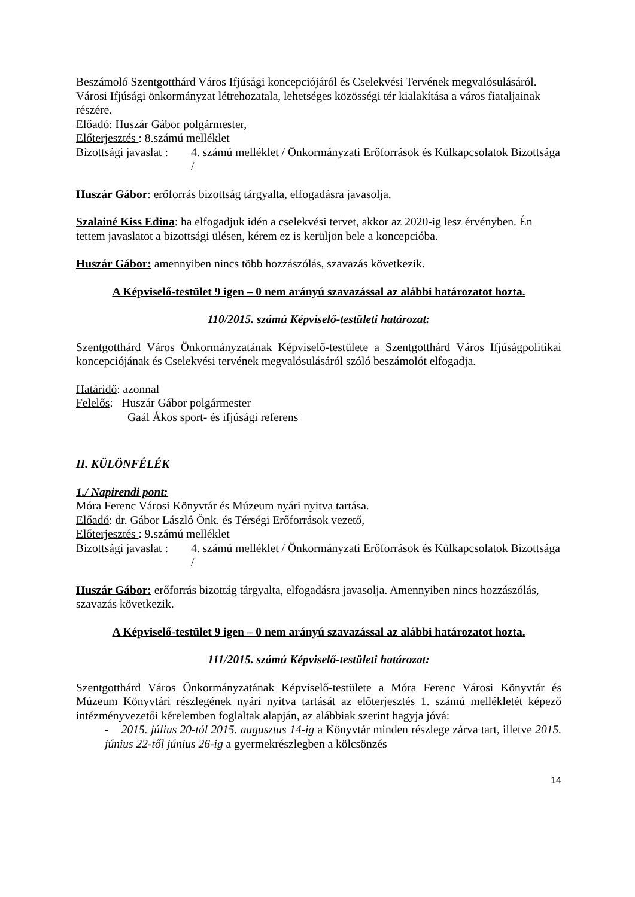Beszámoló Szentgotthárd Város Ifjúsági koncepciójáról és Cselekvési Tervének megvalósulásáról. Városi Ifjúsági önkormányzat létrehozatala, lehetséges közösségi tér kialakítása a város fiataljainak részére.
Előadó: Huszár Gábor polgármester,
Előterjesztés : 8.számú melléklet
Bizottsági javaslat :
4. számú melléklet / Önkormányzati Erőforrások és Külkapcsolatok Bizottsága /
Huszár Gábor: erőforrás bizottság tárgyalta, elfogadásra javasolja.
Szalainé Kiss Edina: ha elfogadjuk idén a cselekvési tervet, akkor az 2020-ig lesz érvényben. Én tettem javaslatot a bizottsági ülésen, kérem ez is kerüljön bele a koncepcióba.
Huszár Gábor: amennyiben nincs több hozzászólás, szavazás következik.
A Képviselő-testület 9 igen – 0 nem arányú szavazással az alábbi határozatot hozta.
110/2015. számú Képviselő-testületi határozat:
Szentgotthárd Város Önkormányzatának Képviselő-testülete a Szentgotthárd Város Ifjúságpolitikai koncepciójának és Cselekvési tervének megvalósulásáról szóló beszámolót elfogadja.
Határidő: azonnal
Felelős: Huszár Gábor polgármester
Gaál Ákos sport- és ifjúsági referens
II. KÜLÖNFÉLÉK
1./ Napirendi pont:
Móra Ferenc Városi Könyvtár és Múzeum nyári nyitva tartása.
Előadó: dr. Gábor László Önk. és Térségi Erőforrások vezető,
Előterjesztés : 9.számú melléklet
Bizottsági javaslat :
4. számú melléklet / Önkormányzati Erőforrások és Külkapcsolatok Bizottsága /
Huszár Gábor: erőforrás bizottág tárgyalta, elfogadásra javasolja. Amennyiben nincs hozzászólás, szavazás következik.
A Képviselő-testület 9 igen – 0 nem arányú szavazással az alábbi határozatot hozta.
111/2015. számú Képviselő-testületi határozat:
Szentgotthárd Város Önkormányzatának Képviselő-testülete a Móra Ferenc Városi Könyvtár és Múzeum Könyvtári részlegének nyári nyitva tartását az előterjesztés 1. számú mellékletét képező intézményvezetői kérelemben foglaltak alapján, az alábbiak szerint hagyja jóvá:
- 2015. július 20-tól 2015. augusztus 14-ig a Könyvtár minden részlege zárva tart, illetve 2015. június 22-től június 26-ig a gyermekrészlegben a kölcsönzés
14